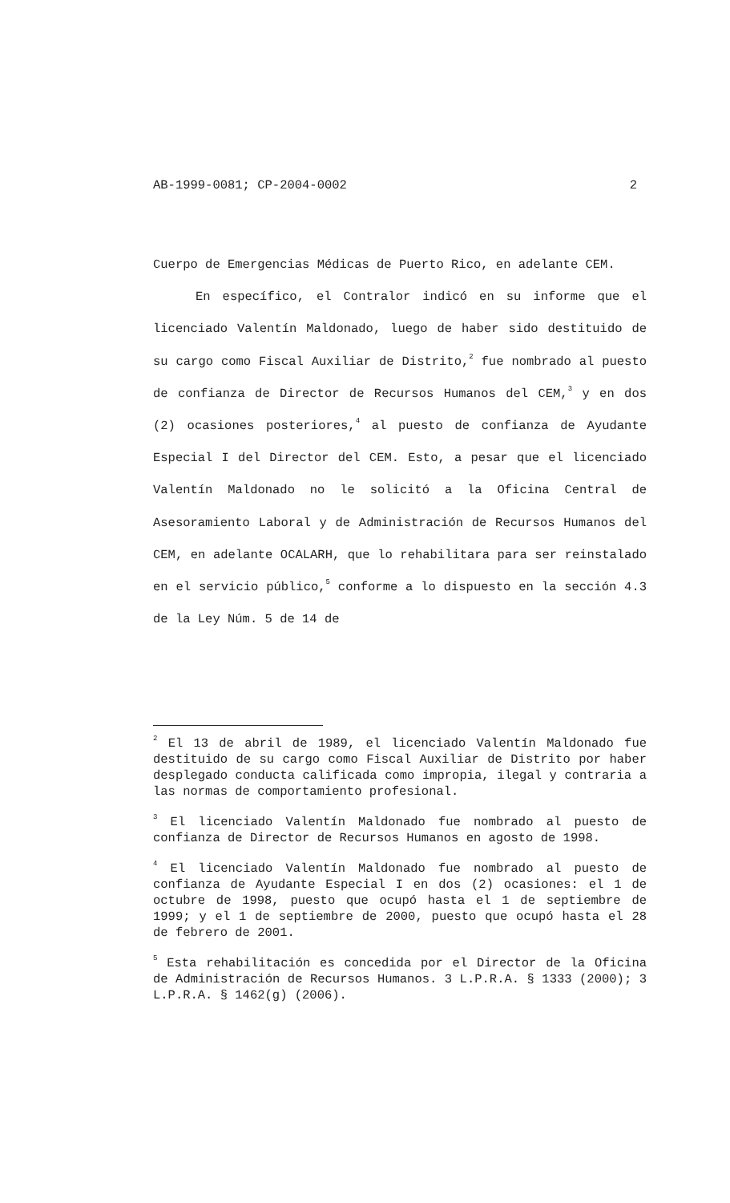AB-1999-0081; CP-2004-0002 2
Cuerpo de Emergencias Médicas de Puerto Rico, en adelante CEM.
En específico, el Contralor indicó en su informe que el licenciado Valentín Maldonado, luego de haber sido destituido de su cargo como Fiscal Auxiliar de Distrito,<sup>2</sup> fue nombrado al puesto de confianza de Director de Recursos Humanos del CEM,<sup>3</sup> y en dos (2) ocasiones posteriores,<sup>4</sup> al puesto de confianza de Ayudante Especial I del Director del CEM. Esto, a pesar que el licenciado Valentín Maldonado no le solicitó a la Oficina Central de Asesoramiento Laboral y de Administración de Recursos Humanos del CEM, en adelante OCALARH, que lo rehabilitara para ser reinstalado en el servicio público,<sup>5</sup> conforme a lo dispuesto en la sección 4.3 de la Ley Núm. 5 de 14 de
<sup>2</sup> El 13 de abril de 1989, el licenciado Valentín Maldonado fue destituido de su cargo como Fiscal Auxiliar de Distrito por haber desplegado conducta calificada como impropia, ilegal y contraria a las normas de comportamiento profesional.
<sup>3</sup> El licenciado Valentín Maldonado fue nombrado al puesto de confianza de Director de Recursos Humanos en agosto de 1998.
<sup>4</sup> El licenciado Valentín Maldonado fue nombrado al puesto de confianza de Ayudante Especial I en dos (2) ocasiones: el 1 de octubre de 1998, puesto que ocupó hasta el 1 de septiembre de 1999; y el 1 de septiembre de 2000, puesto que ocupó hasta el 28 de febrero de 2001.
<sup>5</sup> Esta rehabilitación es concedida por el Director de la Oficina de Administración de Recursos Humanos. 3 L.P.R.A. § 1333 (2000); 3 L.P.R.A. § 1462(g) (2006).